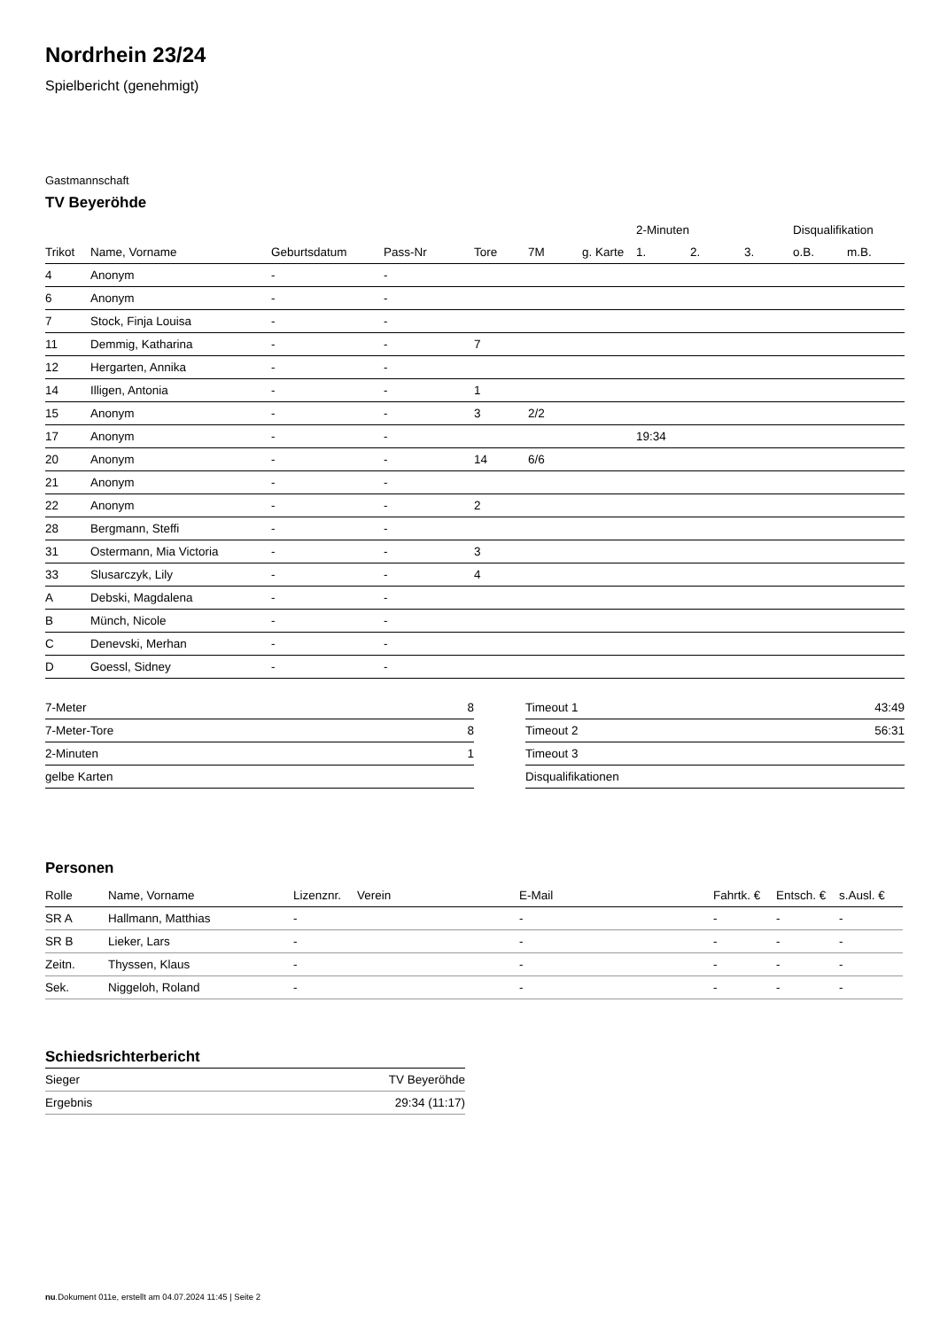Nordrhein 23/24
Spielbericht (genehmigt)
Gastmannschaft
TV Beyeröhde
| | | | | | | | 2-Minuten | | | Disqualifikation | |
| --- | --- | --- | --- | --- | --- | --- | --- | --- | --- | --- | --- |
| Trikot | Name, Vorname | Geburtsdatum | Pass-Nr | Tore | 7M | g. Karte | 1. | 2. | 3. | o.B. | m.B. |
| 4 | Anonym | - | - | | | | | | | | |
| 6 | Anonym | - | - | | | | | | | | |
| 7 | Stock, Finja Louisa | - | - | | | | | | | | |
| 11 | Demmig, Katharina | - | - | 7 | | | | | | | |
| 12 | Hergarten, Annika | - | - | | | | | | | | |
| 14 | Illigen, Antonia | - | - | 1 | | | | | | | |
| 15 | Anonym | - | - | 3 | 2/2 | | | | | | |
| 17 | Anonym | - | - | | | | 19:34 | | | | |
| 20 | Anonym | - | - | 14 | 6/6 | | | | | | |
| 21 | Anonym | - | - | | | | | | | | |
| 22 | Anonym | - | - | 2 | | | | | | | |
| 28 | Bergmann, Steffi | - | - | | | | | | | | |
| 31 | Ostermann, Mia Victoria | - | - | 3 | | | | | | | |
| 33 | Slusarczyk, Lily | - | - | 4 | | | | | | | |
| A | Debski, Magdalena | - | - | | | | | | | | |
| B | Münch, Nicole | - | - | | | | | | | | |
| C | Denevski, Merhan | - | - | | | | | | | | |
| D | Goessl, Sidney | - | - | | | | | | | | |
| 7-Meter | 8 |
| 7-Meter-Tore | 8 |
| 2-Minuten | 1 |
| gelbe Karten | |
| Timeout 1 | 43:49 |
| Timeout 2 | 56:31 |
| Timeout 3 | |
| Disqualifikationen | |
Personen
| Rolle | Name, Vorname | Lizenznr. | Verein | E-Mail | Fahrtk. € | Entsch. € | s.Ausl. € |
| --- | --- | --- | --- | --- | --- | --- | --- |
| SR A | Hallmann, Matthias | - | | - | - | - | - |
| SR B | Lieker, Lars | - | | - | - | - | - |
| Zeitn. | Thyssen, Klaus | - | | - | - | - | - |
| Sek. | Niggeloh, Roland | - | | - | - | - | - |
Schiedsrichterbericht
| Sieger | TV Beyeröhde |
| Ergebnis | 29:34 (11:17) |
nu.Dokument 011e, erstellt am 04.07.2024 11:45 | Seite 2